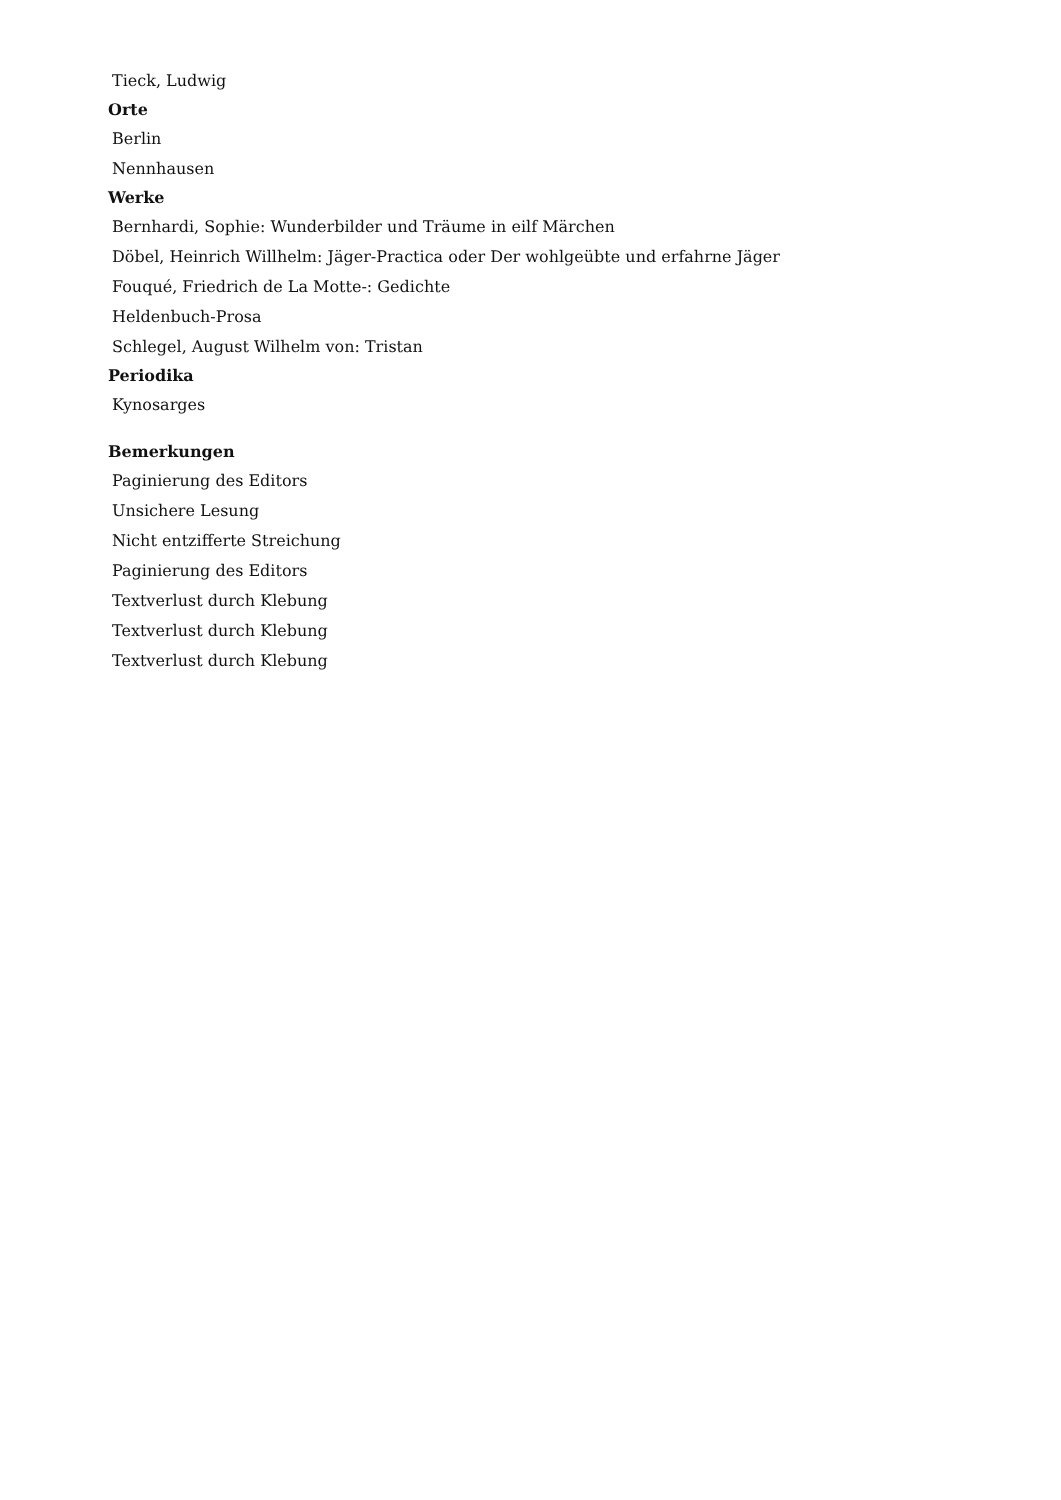Tieck, Ludwig
Orte
Berlin
Nennhausen
Werke
Bernhardi, Sophie: Wunderbilder und Träume in eilf Märchen
Döbel, Heinrich Willhelm: Jäger-Practica oder Der wohlgeübte und erfahrne Jäger
Fouqué, Friedrich de La Motte-: Gedichte
Heldenbuch-Prosa
Schlegel, August Wilhelm von: Tristan
Periodika
Kynosarges
Bemerkungen
Paginierung des Editors
Unsichere Lesung
Nicht entzifferte Streichung
Paginierung des Editors
Textverlust durch Klebung
Textverlust durch Klebung
Textverlust durch Klebung